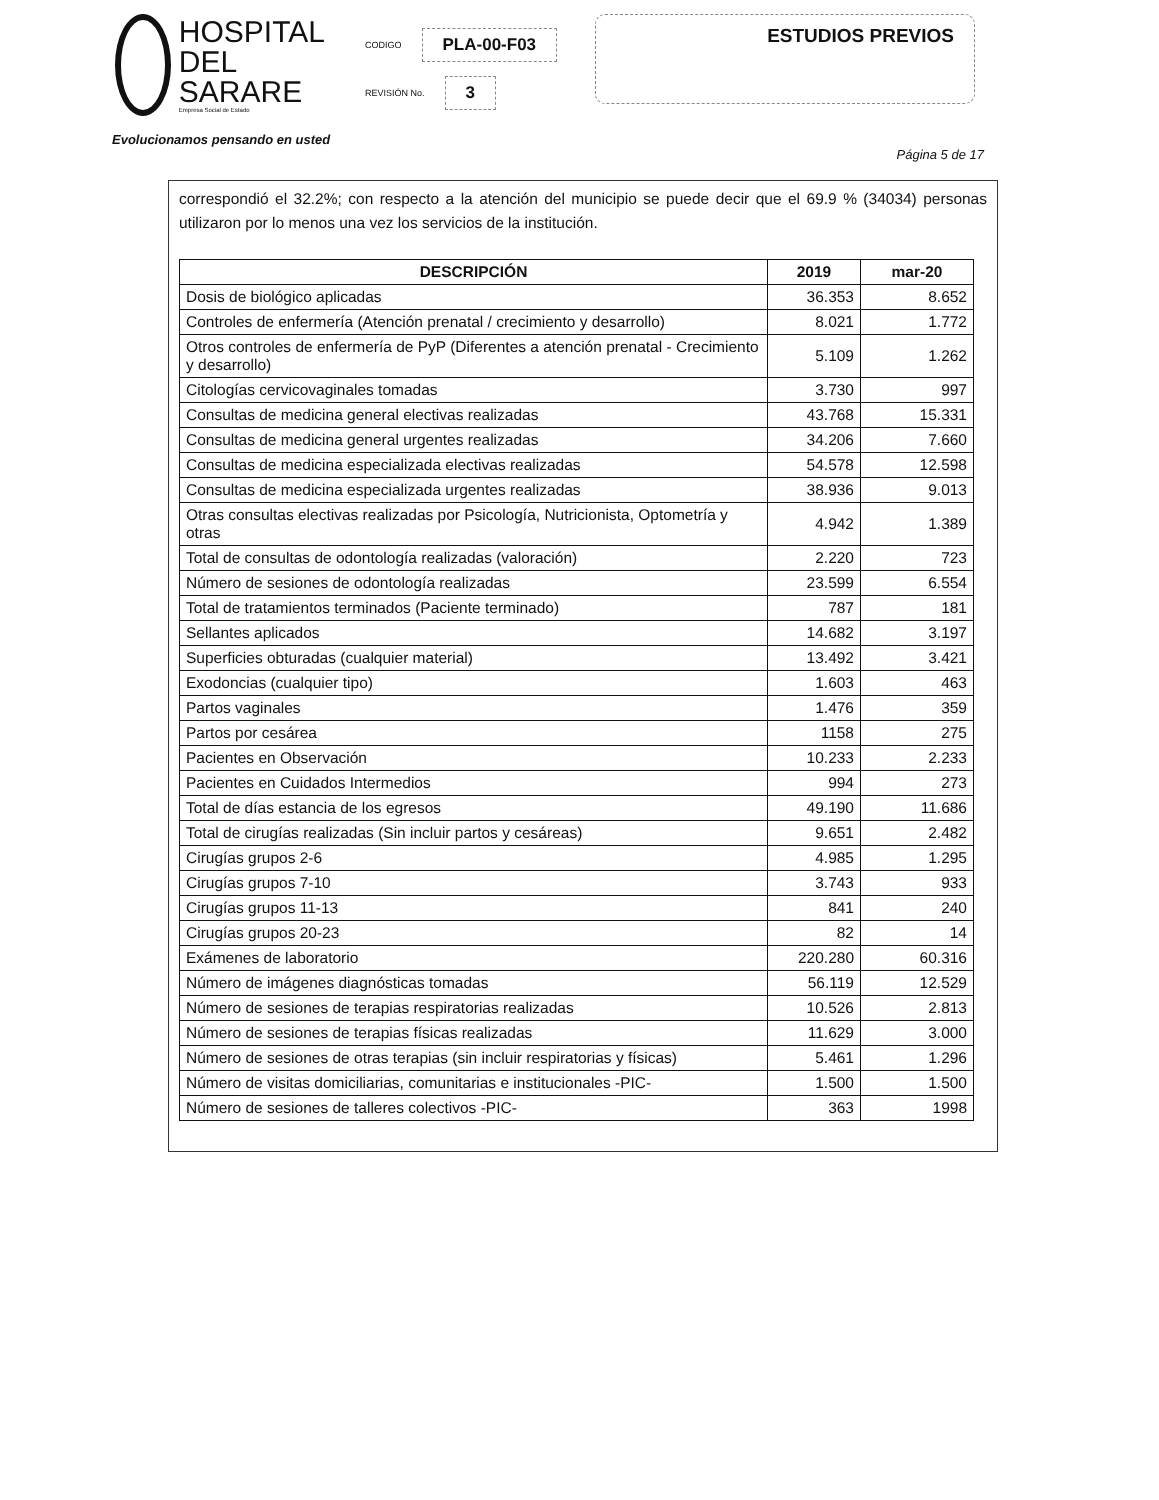HOSPITAL
DEL SARARE
Empresa Social de Estado
CODIGO PLA-00-F03
REVISIÓN No. 3
ESTUDIOS PREVIOS
Evolucionamos pensando en usted
Página 5 de 17
correspondió el 32.2%; con respecto a la atención del municipio se puede decir que el 69.9 % (34034) personas utilizaron por lo menos una vez los servicios de la institución.
| DESCRIPCIÓN | 2019 | mar-20 |
| --- | --- | --- |
| Dosis de biológico aplicadas | 36.353 | 8.652 |
| Controles de enfermería (Atención prenatal / crecimiento y desarrollo) | 8.021 | 1.772 |
| Otros controles de enfermería de PyP (Diferentes a atención prenatal - Crecimiento y desarrollo) | 5.109 | 1.262 |
| Citologías cervicovaginales tomadas | 3.730 | 997 |
| Consultas de medicina general electivas realizadas | 43.768 | 15.331 |
| Consultas de medicina general urgentes realizadas | 34.206 | 7.660 |
| Consultas de medicina especializada electivas realizadas | 54.578 | 12.598 |
| Consultas de medicina especializada urgentes realizadas | 38.936 | 9.013 |
| Otras consultas electivas realizadas por Psicología, Nutricionista, Optometría y otras | 4.942 | 1.389 |
| Total de consultas de odontología realizadas (valoración) | 2.220 | 723 |
| Número de sesiones de odontología realizadas | 23.599 | 6.554 |
| Total de tratamientos terminados (Paciente terminado) | 787 | 181 |
| Sellantes aplicados | 14.682 | 3.197 |
| Superficies obturadas (cualquier material) | 13.492 | 3.421 |
| Exodoncias (cualquier tipo) | 1.603 | 463 |
| Partos vaginales | 1.476 | 359 |
| Partos por cesárea | 1158 | 275 |
| Pacientes en Observación | 10.233 | 2.233 |
| Pacientes en Cuidados Intermedios | 994 | 273 |
| Total de días estancia de los egresos | 49.190 | 11.686 |
| Total de cirugías realizadas (Sin incluir partos y cesáreas) | 9.651 | 2.482 |
| Cirugías grupos 2-6 | 4.985 | 1.295 |
| Cirugías grupos 7-10 | 3.743 | 933 |
| Cirugías grupos 11-13 | 841 | 240 |
| Cirugías grupos 20-23 | 82 | 14 |
| Exámenes de laboratorio | 220.280 | 60.316 |
| Número de imágenes diagnósticas tomadas | 56.119 | 12.529 |
| Número de sesiones de terapias respiratorias realizadas | 10.526 | 2.813 |
| Número de sesiones de terapias físicas realizadas | 11.629 | 3.000 |
| Número de sesiones de otras terapias (sin incluir respiratorias y físicas) | 5.461 | 1.296 |
| Número de visitas domiciliarias, comunitarias e institucionales -PIC- | 1.500 | 1.500 |
| Número de sesiones de talleres colectivos -PIC- | 363 | 1998 |